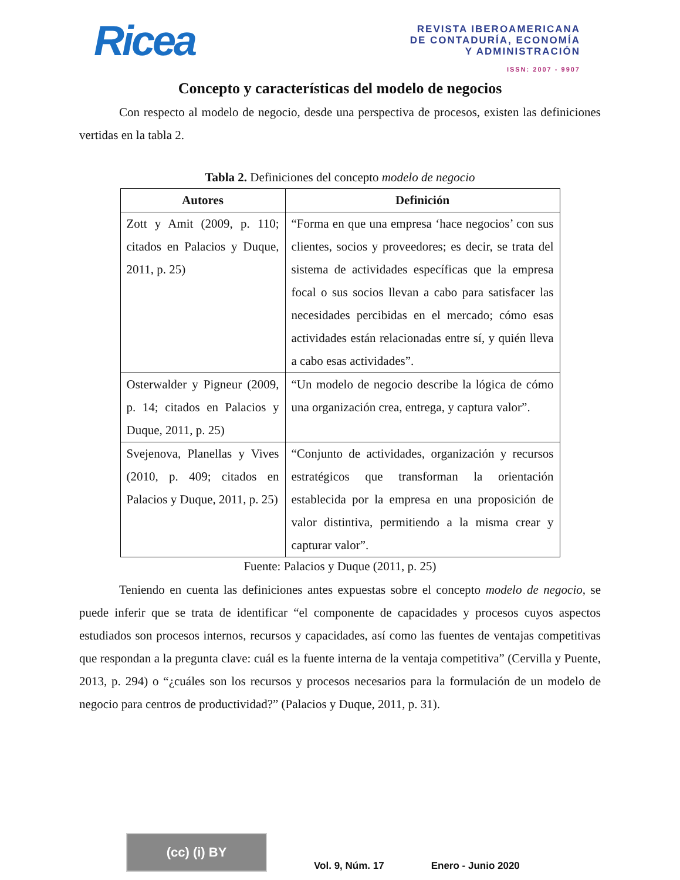Ricea
REVISTA IBEROAMERICANA
DE CONTADURÍA, ECONOMÍA
Y ADMINISTRACIÓN
ISSN: 2007 - 9907
Concepto y características del modelo de negocios
Con respecto al modelo de negocio, desde una perspectiva de procesos, existen las definiciones vertidas en la tabla 2.
Tabla 2. Definiciones del concepto modelo de negocio
| Autores | Definición |
| --- | --- |
| Zott y Amit (2009, p. 110; citados en Palacios y Duque, 2011, p. 25) | “Forma en que una empresa ‘hace negocios’ con sus clientes, socios y proveedores; es decir, se trata del sistema de actividades específicas que la empresa focal o sus socios llevan a cabo para satisfacer las necesidades percibidas en el mercado; cómo esas actividades están relacionadas entre sí, y quién lleva a cabo esas actividades”. |
| Osterwalder y Pigneur (2009, p. 14; citados en Palacios y Duque, 2011, p. 25) | “Un modelo de negocio describe la lógica de cómo una organización crea, entrega, y captura valor”. |
| Svejenova, Planellas y Vives (2010, p. 409; citados en Palacios y Duque, 2011, p. 25) | “Conjunto de actividades, organización y recursos estratégicos que transforman la orientación establecida por la empresa en una proposición de valor distintiva, permitiendo a la misma crear y capturar valor”. |
Fuente: Palacios y Duque (2011, p. 25)
Teniendo en cuenta las definiciones antes expuestas sobre el concepto modelo de negocio, se puede inferir que se trata de identificar “el componente de capacidades y procesos cuyos aspectos estudiados son procesos internos, recursos y capacidades, así como las fuentes de ventajas competitivas que respondan a la pregunta clave: cuál es la fuente interna de la ventaja competitiva” (Cervilla y Puente, 2013, p. 294) o “¿cuáles son los recursos y procesos necesarios para la formulación de un modelo de negocio para centros de productividad?” (Palacios y Duque, 2011, p. 31).
(cc) (i) BY
Vol. 9, Núm. 17
Enero - Junio 2020